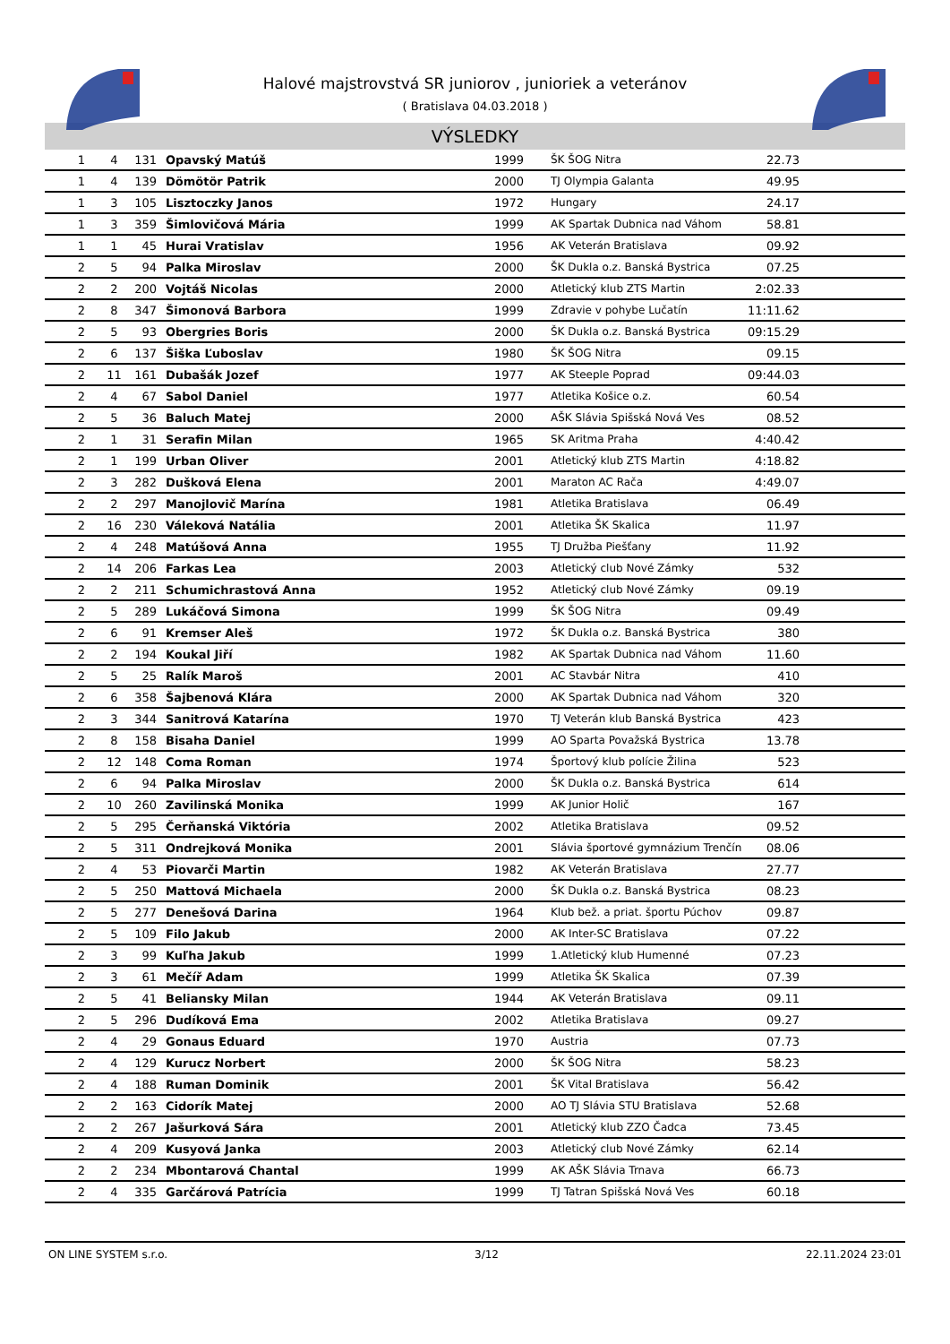Halové majstrovstvá SR juniorov , junioriek a veteránov
( Bratislava 04.03.2018 )
VÝSLEDKY
| 1 | 4 | 131 | Opavský Matúš | 1999 | ŠK ŠOG Nitra | 22.73 | |
| 1 | 4 | 139 | Dömötör Patrik | 2000 | TJ Olympia Galanta | 49.95 | |
| 1 | 3 | 105 | Lisztoczky Janos | 1972 | Hungary | 24.17 | |
| 1 | 3 | 359 | Šimlovičová Mária | 1999 | AK Spartak Dubnica nad Váhom | 58.81 | |
| 1 | 1 | 45 | Hurai Vratislav | 1956 | AK Veterán Bratislava | 09.92 | |
| 2 | 5 | 94 | Palka Miroslav | 2000 | ŠK Dukla o.z. Banská Bystrica | 07.25 | |
| 2 | 2 | 200 | Vojtáš Nicolas | 2000 | Atletický klub ZTS Martin | 2:02.33 | |
| 2 | 8 | 347 | Šimonová Barbora | 1999 | Zdravie v pohybe Lučatín | 11:11.62 | |
| 2 | 5 | 93 | Obergries Boris | 2000 | ŠK Dukla o.z. Banská Bystrica | 09:15.29 | |
| 2 | 6 | 137 | Šiška Ľuboslav | 1980 | ŠK ŠOG Nitra | 09.15 | |
| 2 | 11 | 161 | Dubašák Jozef | 1977 | AK Steeple Poprad | 09:44.03 | |
| 2 | 4 | 67 | Sabol Daniel | 1977 | Atletika Košice o.z. | 60.54 | |
| 2 | 5 | 36 | Baluch Matej | 2000 | AŠK Slávia Spišská Nová Ves | 08.52 | |
| 2 | 1 | 31 | Serafin Milan | 1965 | SK Aritma Praha | 4:40.42 | |
| 2 | 1 | 199 | Urban Oliver | 2001 | Atletický klub ZTS Martin | 4:18.82 | |
| 2 | 3 | 282 | Dušková Elena | 2001 | Maraton AC Rača | 4:49.07 | |
| 2 | 2 | 297 | Manojlovič Marína | 1981 | Atletika Bratislava | 06.49 | |
| 2 | 16 | 230 | Váleková Natália | 2001 | Atletika ŠK Skalica | 11.97 | |
| 2 | 4 | 248 | Matúšová Anna | 1955 | TJ Družba Piešťany | 11.92 | |
| 2 | 14 | 206 | Farkas Lea | 2003 | Atletický club Nové Zámky | 532 | |
| 2 | 2 | 211 | Schumichrastová Anna | 1952 | Atletický club Nové Zámky | 09.19 | |
| 2 | 5 | 289 | Lukáčová Simona | 1999 | ŠK ŠOG Nitra | 09.49 | |
| 2 | 6 | 91 | Kremser Aleš | 1972 | ŠK Dukla o.z. Banská Bystrica | 380 | |
| 2 | 2 | 194 | Koukal Jiří | 1982 | AK Spartak Dubnica nad Váhom | 11.60 | |
| 2 | 5 | 25 | Ralík Maroš | 2001 | AC Stavbár Nitra | 410 | |
| 2 | 6 | 358 | Šajbenová Klára | 2000 | AK Spartak Dubnica nad Váhom | 320 | |
| 2 | 3 | 344 | Sanitrová Katarína | 1970 | TJ Veterán klub Banská Bystrica | 423 | |
| 2 | 8 | 158 | Bisaha Daniel | 1999 | AO Sparta Považská Bystrica | 13.78 | |
| 2 | 12 | 148 | Coma Roman | 1974 | Športový klub polície Žilina | 523 | |
| 2 | 6 | 94 | Palka Miroslav | 2000 | ŠK Dukla o.z. Banská Bystrica | 614 | |
| 2 | 10 | 260 | Zavilinská Monika | 1999 | AK Junior Holič | 167 | |
| 2 | 5 | 295 | Čerňanská Viktória | 2002 | Atletika Bratislava | 09.52 | |
| 2 | 5 | 311 | Ondrejková Monika | 2001 | Slávia športové gymnázium Trenčín | 08.06 | |
| 2 | 4 | 53 | Piovarči Martin | 1982 | AK Veterán Bratislava | 27.77 | |
| 2 | 5 | 250 | Mattová Michaela | 2000 | ŠK Dukla o.z. Banská Bystrica | 08.23 | |
| 2 | 5 | 277 | Denešová Darina | 1964 | Klub bež. a priat. športu Púchov | 09.87 | |
| 2 | 5 | 109 | Filo Jakub | 2000 | AK Inter-SC Bratislava | 07.22 | |
| 2 | 3 | 99 | Kuľha Jakub | 1999 | 1.Atletický klub Humenné | 07.23 | |
| 2 | 3 | 61 | Mečíř Adam | 1999 | Atletika ŠK Skalica | 07.39 | |
| 2 | 5 | 41 | Beliansky Milan | 1944 | AK Veterán Bratislava | 09.11 | |
| 2 | 5 | 296 | Dudíková Ema | 2002 | Atletika Bratislava | 09.27 | |
| 2 | 4 | 29 | Gonaus Eduard | 1970 | Austria | 07.73 | |
| 2 | 4 | 129 | Kurucz Norbert | 2000 | ŠK ŠOG Nitra | 58.23 | |
| 2 | 4 | 188 | Ruman Dominik | 2001 | ŠK Vital Bratislava | 56.42 | |
| 2 | 2 | 163 | Cidorík Matej | 2000 | AO TJ Slávia STU Bratislava | 52.68 | |
| 2 | 2 | 267 | Jašurková Sára | 2001 | Atletický klub ZZO Čadca | 73.45 | |
| 2 | 4 | 209 | Kusyová Janka | 2003 | Atletický club Nové Zámky | 62.14 | |
| 2 | 2 | 234 | Mbontarová Chantal | 1999 | AK AŠK Slávia Trnava | 66.73 | |
| 2 | 4 | 335 | Garčárová Patrícia | 1999 | TJ Tatran Spišská Nová Ves | 60.18 | |
ON LINE SYSTEM s.r.o. 3/12 22.11.2024 23:01